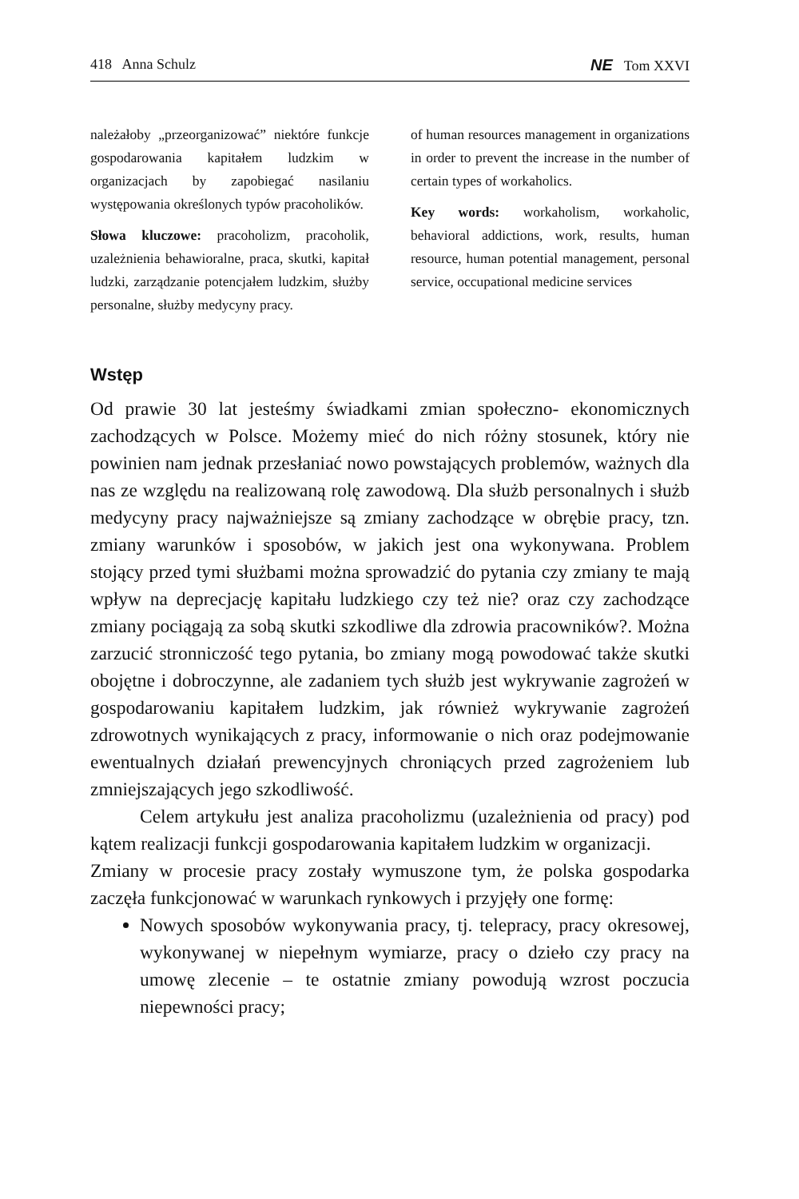418 Anna Schulz NE Tom XXVI
należałoby „przeorganizować” niektóre funkcje gospodarowania kapitałem ludzkim w organizacjach by zapobiegać nasilaniu występowania określonych typów pracoholików.
Słowa kluczowe: pracoholizm, pracoholik, uzależnienia behawioralne, praca, skutki, kapitał ludzki, zarządzanie potencjałem ludzkim, służby personalne, służby medycyny pracy.
of human resources management in organizations in order to prevent the increase in the number of certain types of workaholics.
Key words: workaholism, workaholic, behavioral addictions, work, results, human resource, human potential management, personal service, occupational medicine services
Wstęp
Od prawie 30 lat jesteśmy świadkami zmian społeczno- ekonomicznych zachodzących w Polsce. Możemy mieć do nich różny stosunek, który nie powinien nam jednak przesłaniać nowo powstających problemów, ważnych dla nas ze względu na realizowaną rolę zawodową. Dla służb personalnych i służb medycyny pracy najważniejsze są zmiany zachodzące w obrębie pracy, tzn. zmiany warunków i sposobów, w jakich jest ona wykonywana. Problem stojący przed tymi służbami można sprowadzić do pytania czy zmiany te mają wpływ na deprecjację kapitału ludzkiego czy też nie? oraz czy zachodzące zmiany pociągają za sobą skutki szkodliwe dla zdrowia pracowników?. Można zarzucić stronniczość tego pytania, bo zmiany mogą powodować także skutki obojętne i dobroczynne, ale zadaniem tych służb jest wykrywanie zagrożeń w gospodarowaniu kapitałem ludzkim, jak również wykrywanie zagrożeń zdrowotnych wynikających z pracy, informowanie o nich oraz podejmowanie ewentualnych działań prewencyjnych chroniących przed zagrożeniem lub zmniejszających jego szkodliwość.
Celem artykułu jest analiza pracoholizmu (uzależnienia od pracy) pod kątem realizacji funkcji gospodarowania kapitałem ludzkim w organizacji.
Zmiany w procesie pracy zostały wymuszone tym, że polska gospodarka zaczęła funkcjonować w warunkach rynkowych i przyjęły one formę:
Nowych sposobów wykonywania pracy, tj. telepracy, pracy okresowej, wykonywanej w niepełnym wymiarze, pracy o dzieło czy pracy na umowę zlecenie – te ostatnie zmiany powodują wzrost poczucia niepewności pracy;